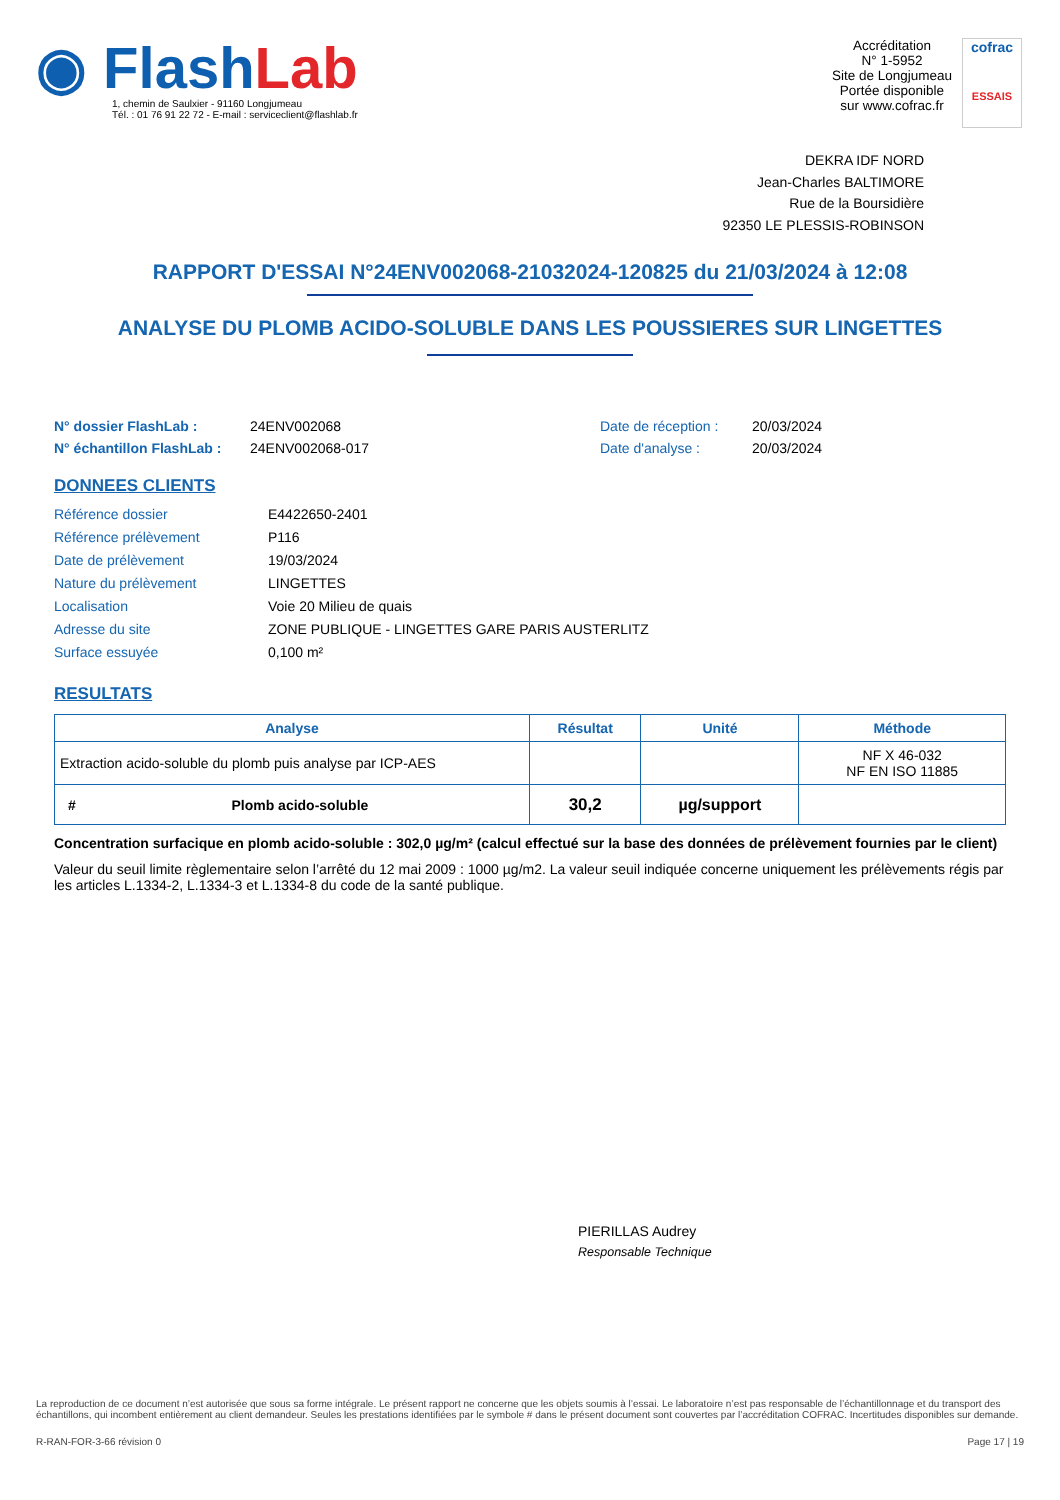◉ FlashLab
1, chemin de Saulxier - 91160 Longjumeau
Tél. : 01 76 91 22 72 - E-mail : serviceclient@flashlab.fr
Accréditation
N° 1-5952
Site de Longjumeau
Portée disponible
sur www.cofrac.fr
cofrac
ESSAIS
DEKRA IDF NORD
Jean-Charles BALTIMORE
Rue de la Boursidière
92350 LE PLESSIS-ROBINSON
RAPPORT D'ESSAI N°24ENV002068-21032024-120825 du 21/03/2024 à 12:08
ANALYSE DU PLOMB ACIDO-SOLUBLE DANS LES POUSSIERES SUR LINGETTES
N° dossier FlashLab : 24ENV002068 Date de réception : 20/03/2024 N° échantillon FlashLab : 24ENV002068-017 Date d'analyse : 20/03/2024
DONNEES CLIENTS
Référence dossier E4422650-2401 Référence prélèvement P116 Date de prélèvement 19/03/2024 Nature du prélèvement LINGETTES Localisation Voie 20 Milieu de quais Adresse du site ZONE PUBLIQUE - LINGETTES GARE PARIS AUSTERLITZ Surface essuyée 0,100 m²
RESULTATS
| Analyse | Résultat | Unité | Méthode |
| --- | --- | --- | --- |
| Extraction acido-soluble du plomb puis analyse par ICP-AES | | | NF X 46-032 NF EN ISO 11885 |
| # Plomb acido-soluble | 30,2 | µg/support | |
Concentration surfacique en plomb acido-soluble : 302,0 µg/m² (calcul effectué sur la base des données de prélèvement fournies par le client)
Valeur du seuil limite règlementaire selon l’arrêté du 12 mai 2009 : 1000 µg/m2. La valeur seuil indiquée concerne uniquement les prélèvements régis par les articles L.1334-2, L.1334-3 et L.1334-8 du code de la santé publique.
PIERILLAS Audrey
Responsable Technique
La reproduction de ce document n’est autorisée que sous sa forme intégrale. Le présent rapport ne concerne que les objets soumis à l’essai. Le laboratoire n’est pas responsable de l’échantillonnage et du transport des échantillons, qui incombent entièrement au client demandeur. Seules les prestations identifiées par le symbole # dans le présent document sont couvertes par l’accréditation COFRAC. Incertitudes disponibles sur demande.
R-RAN-FOR-3-66 révision 0 Page 17 | 19